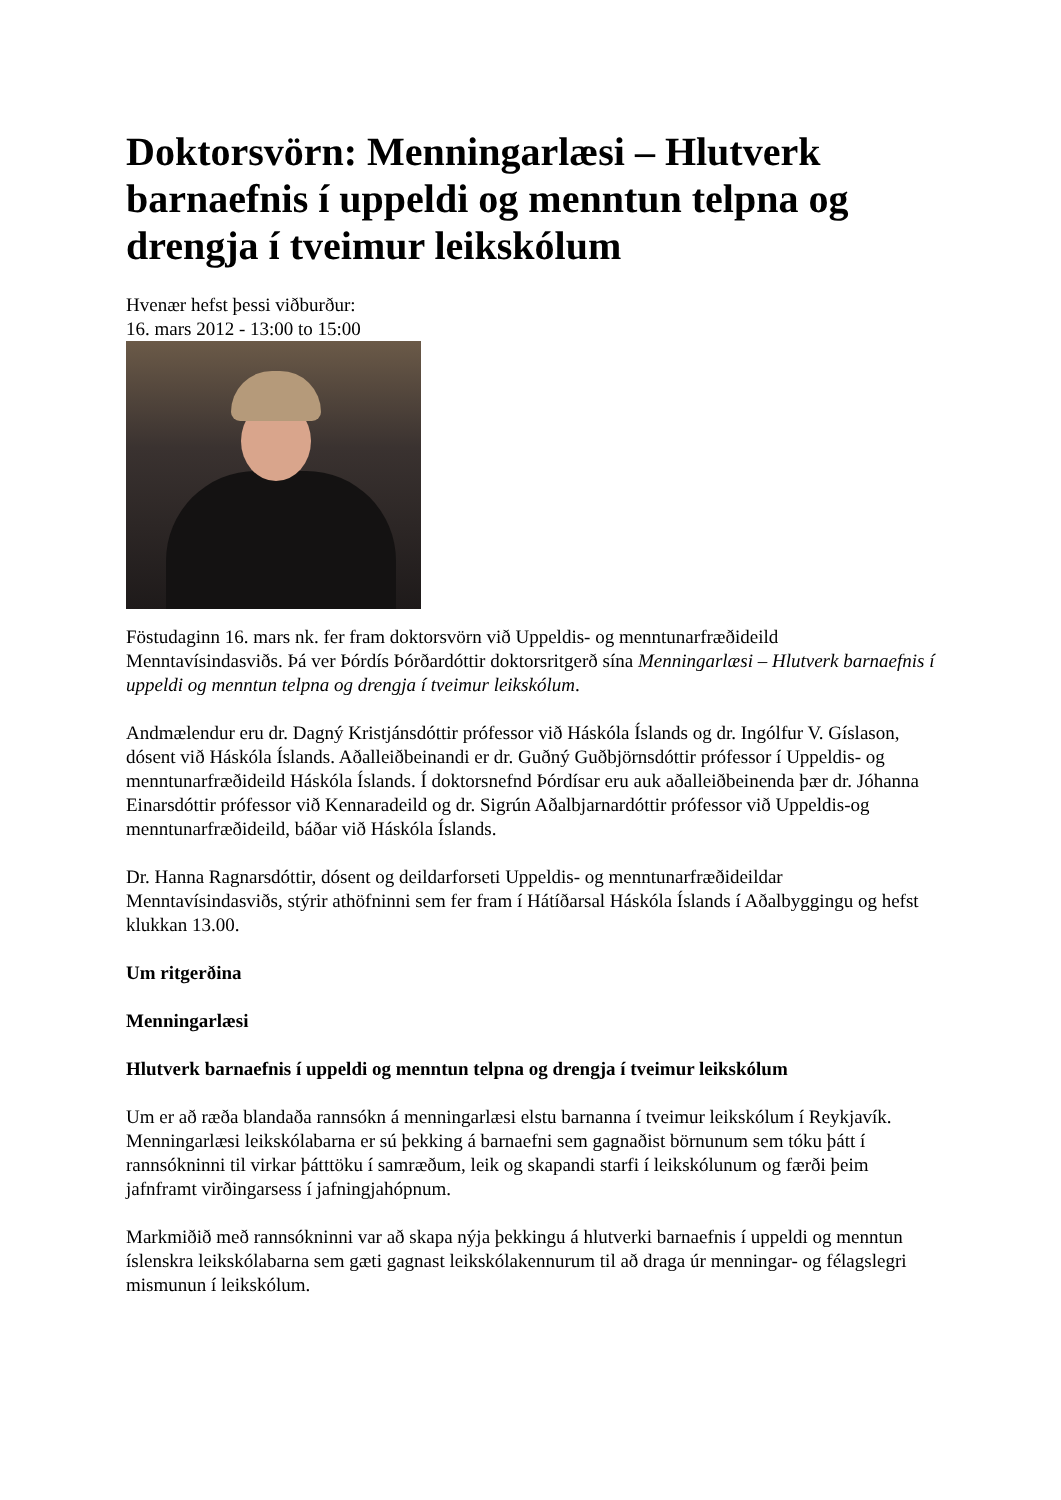Doktorsvörn: Menningarlæsi – Hlutverk barnaefnis í uppeldi og menntun telpna og drengja í tveimur leikskólum
Hvenær hefst þessi viðburður:
16. mars 2012 - 13:00 to 15:00
Föstudaginn 16. mars nk. fer fram doktorsvörn við Uppeldis- og menntunarfræðideild Menntavísindasviðs. Þá ver Þórdís Þórðardóttir doktorsritgerð sína Menningarlæsi – Hlutverk barnaefnis í uppeldi og menntun telpna og drengja í tveimur leikskólum.
Andmælendur eru dr. Dagný Kristjánsdóttir prófessor við Háskóla Íslands og dr. Ingólfur V. Gíslason, dósent við Háskóla Íslands. Aðalleiðbeinandi er dr. Guðný Guðbjörnsdóttir prófessor í Uppeldis- og menntunarfræðideild Háskóla Íslands. Í doktorsnefnd Þórdísar eru auk aðalleiðbeinenda þær dr. Jóhanna Einarsdóttir prófessor við Kennaradeild og dr. Sigrún Aðalbjarnardóttir prófessor við Uppeldis-og menntunarfræðideild, báðar við Háskóla Íslands.
Dr. Hanna Ragnarsdóttir, dósent og deildarforseti Uppeldis- og menntunarfræðideildar Menntavísindasviðs, stýrir athöfninni sem fer fram í Hátíðarsal Háskóla Íslands í Aðalbyggingu og hefst klukkan 13.00.
Um ritgerðina
Menningarlæsi
Hlutverk barnaefnis í uppeldi og menntun telpna og drengja í tveimur leikskólum
Um er að ræða blandaða rannsókn á menningarlæsi elstu barnanna í tveimur leikskólum í Reykjavík. Menningarlæsi leikskólabarna er sú þekking á barnaefni sem gagnaðist börnunum sem tóku þátt í rannsókninni til virkar þátttöku í samræðum, leik og skapandi starfi í leikskólunum og færði þeim jafnframt virðingarsess í jafningjahópnum.
Markmiðið með rannsókninni var að skapa nýja þekkingu á hlutverki barnaefnis í uppeldi og menntun íslenskra leikskólabarna sem gæti gagnast leikskólakennurum til að draga úr menningar- og félagslegri mismunun í leikskólum.